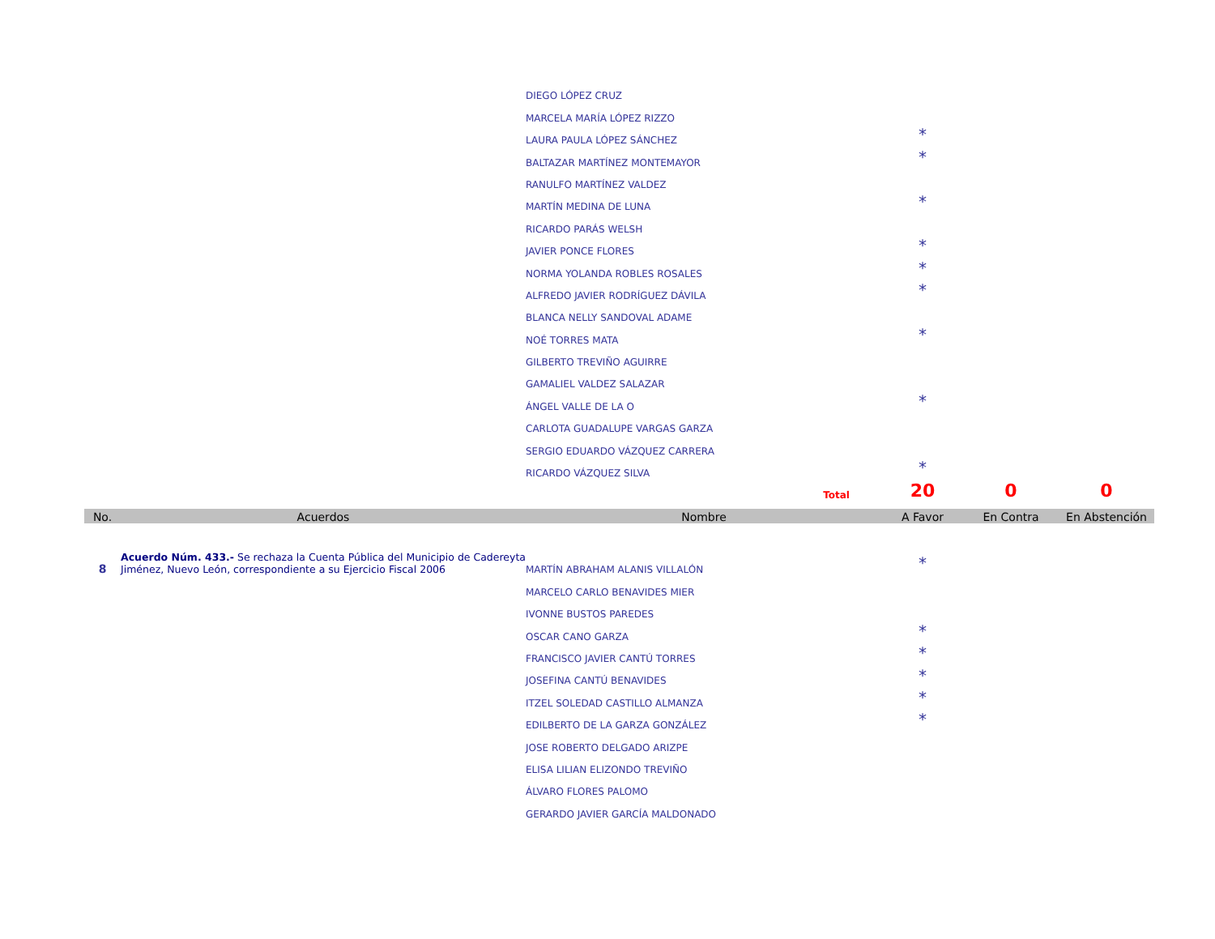| | | DIEGO LÓPEZ CRUZ | | | |
| | | MARCELA MARÍA LÓPEZ RIZZO | | | |
| | | LAURA PAULA LÓPEZ SÁNCHEZ | * | | |
| | | BALTAZAR MARTÍNEZ MONTEMAYOR | * | | |
| | | RANULFO MARTÍNEZ VALDEZ | | | |
| | | MARTÍN MEDINA DE LUNA | * | | |
| | | RICARDO PARÁS WELSH | | | |
| | | JAVIER PONCE FLORES | * | | |
| | | NORMA YOLANDA ROBLES ROSALES | * | | |
| | | ALFREDO JAVIER RODRÍGUEZ DÁVILA | * | | |
| | | BLANCA NELLY SANDOVAL ADAME | | | |
| | | NOÉ TORRES MATA | * | | |
| | | GILBERTO TREVIÑO AGUIRRE | | | |
| | | GAMALIEL VALDEZ SALAZAR | | | |
| | | ÁNGEL VALLE DE LA O | * | | |
| | | CARLOTA GUADALUPE VARGAS GARZA | | | |
| | | SERGIO EDUARDO VÁZQUEZ CARRERA | | | |
| | | RICARDO VÁZQUEZ SILVA | * | | |
| | | Total | 20 | 0 | 0 |
| No. | Acuerdos | Nombre | A Favor | En Contra | En Abstención |
| 8 | Acuerdo Núm. 433.- Se rechaza la Cuenta Pública del Municipio de Cadereyta Jiménez, Nuevo León, correspondiente a su Ejercicio Fiscal 2006 | MARTÍN ABRAHAM ALANIS VILLALÓN | * | | |
| | | MARCELO CARLO BENAVIDES MIER | | | |
| | | IVONNE BUSTOS PAREDES | | | |
| | | OSCAR CANO GARZA | * | | |
| | | FRANCISCO JAVIER CANTÚ TORRES | * | | |
| | | JOSEFINA CANTÚ BENAVIDES | * | | |
| | | ITZEL SOLEDAD CASTILLO ALMANZA | * | | |
| | | EDILBERTO DE LA GARZA GONZÁLEZ | * | | |
| | | JOSE ROBERTO DELGADO ARIZPE | | | |
| | | ELISA LILIAN ELIZONDO TREVIÑO | | | |
| | | ÁLVARO FLORES PALOMO | | | |
| | | GERARDO JAVIER GARCÍA MALDONADO | | | |